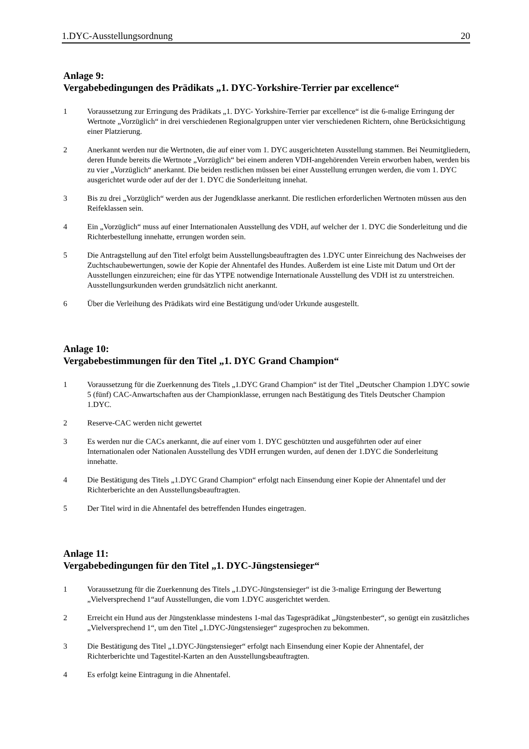1.DYC-Ausstellungsordnung 20
Anlage 9:
Vergabebedingungen des Prädikats „1. DYC-Yorkshire-Terrier par excellence“
1 Voraussetzung zur Erringung des Prädikats „1. DYC- Yorkshire-Terrier par excellence“ ist die 6-malige Erringung der Wertnote „Vorzüglich“ in drei verschiedenen Regionalgruppen unter vier verschiedenen Richtern, ohne Berücksichtigung einer Platzierung.
2 Anerkannt werden nur die Wertnoten, die auf einer vom 1. DYC ausgerichteten Ausstellung stammen. Bei Neumitgliedern, deren Hunde bereits die Wertnote „Vorzüglich“ bei einem anderen VDH-angehörenden Verein erworben haben, werden bis zu vier „Vorzüglich“ anerkannt. Die beiden restlichen müssen bei einer Ausstellung errungen werden, die vom 1. DYC ausgerichtet wurde oder auf der der 1. DYC die Sonderleitung innehat.
3 Bis zu drei „Vorzüglich“ werden aus der Jugendklasse anerkannt. Die restlichen erforderlichen Wertnoten müssen aus den Reifeklassen sein.
4 Ein „Vorzüglich“ muss auf einer Internationalen Ausstellung des VDH, auf welcher der 1. DYC die Sonderleitung und die Richterbestellung innehatte, errungen worden sein.
5 Die Antragstellung auf den Titel erfolgt beim Ausstellungsbeauftragten des 1.DYC unter Einreichung des Nachweises der Zuchtschaubewertungen, sowie der Kopie der Ahnentafel des Hundes. Außerdem ist eine Liste mit Datum und Ort der Ausstellungen einzureichen; eine für das YTPE notwendige Internationale Ausstellung des VDH ist zu unterstreichen. Ausstellungsurkunden werden grundsätzlich nicht anerkannt.
6 Über die Verleihung des Prädikats wird eine Bestätigung und/oder Urkunde ausgestellt.
Anlage 10:
Vergabebestimmungen für den Titel „1. DYC Grand Champion“
1 Voraussetzung für die Zuerkennung des Titels „1.DYC Grand Champion“ ist der Titel „Deutscher Champion 1.DYC sowie 5 (fünf) CAC-Anwartschaften aus der Championklasse, errungen nach Bestätigung des Titels Deutscher Champion 1.DYC.
2 Reserve-CAC werden nicht gewertet
3 Es werden nur die CACs anerkannt, die auf einer vom 1. DYC geschützten und ausgeführten oder auf einer Internationalen oder Nationalen Ausstellung des VDH errungen wurden, auf denen der 1.DYC die Sonderleitung innehatte.
4 Die Bestätigung des Titels „1.DYC Grand Champion“ erfolgt nach Einsendung einer Kopie der Ahnentafel und der Richterberichte an den Ausstellungsbeauftragten.
5 Der Titel wird in die Ahnentafel des betreffenden Hundes eingetragen.
Anlage 11:
Vergabebedingungen für den Titel „1. DYC-Jüngstensieger“
1 Voraussetzung für die Zuerkennung des Titels „1.DYC-Jüngstensieger“ ist die 3-malige Erringung der Bewertung „Vielversprechend 1“auf Ausstellungen, die vom 1.DYC ausgerichtet werden.
2 Erreicht ein Hund aus der Jüngstenklasse mindestens 1-mal das Tagesprädikat „Jüngstenbester“, so genügt ein zusätzliches „Vielversprechend 1“, um den Titel „1.DYC-Jüngstensieger“ zugesprochen zu bekommen.
3 Die Bestätigung des Titel „1.DYC-Jüngstensieger“ erfolgt nach Einsendung einer Kopie der Ahnentafel, der Richterberichte und Tagestitel-Karten an den Ausstellungsbeauftragten.
4 Es erfolgt keine Eintragung in die Ahnentafel.